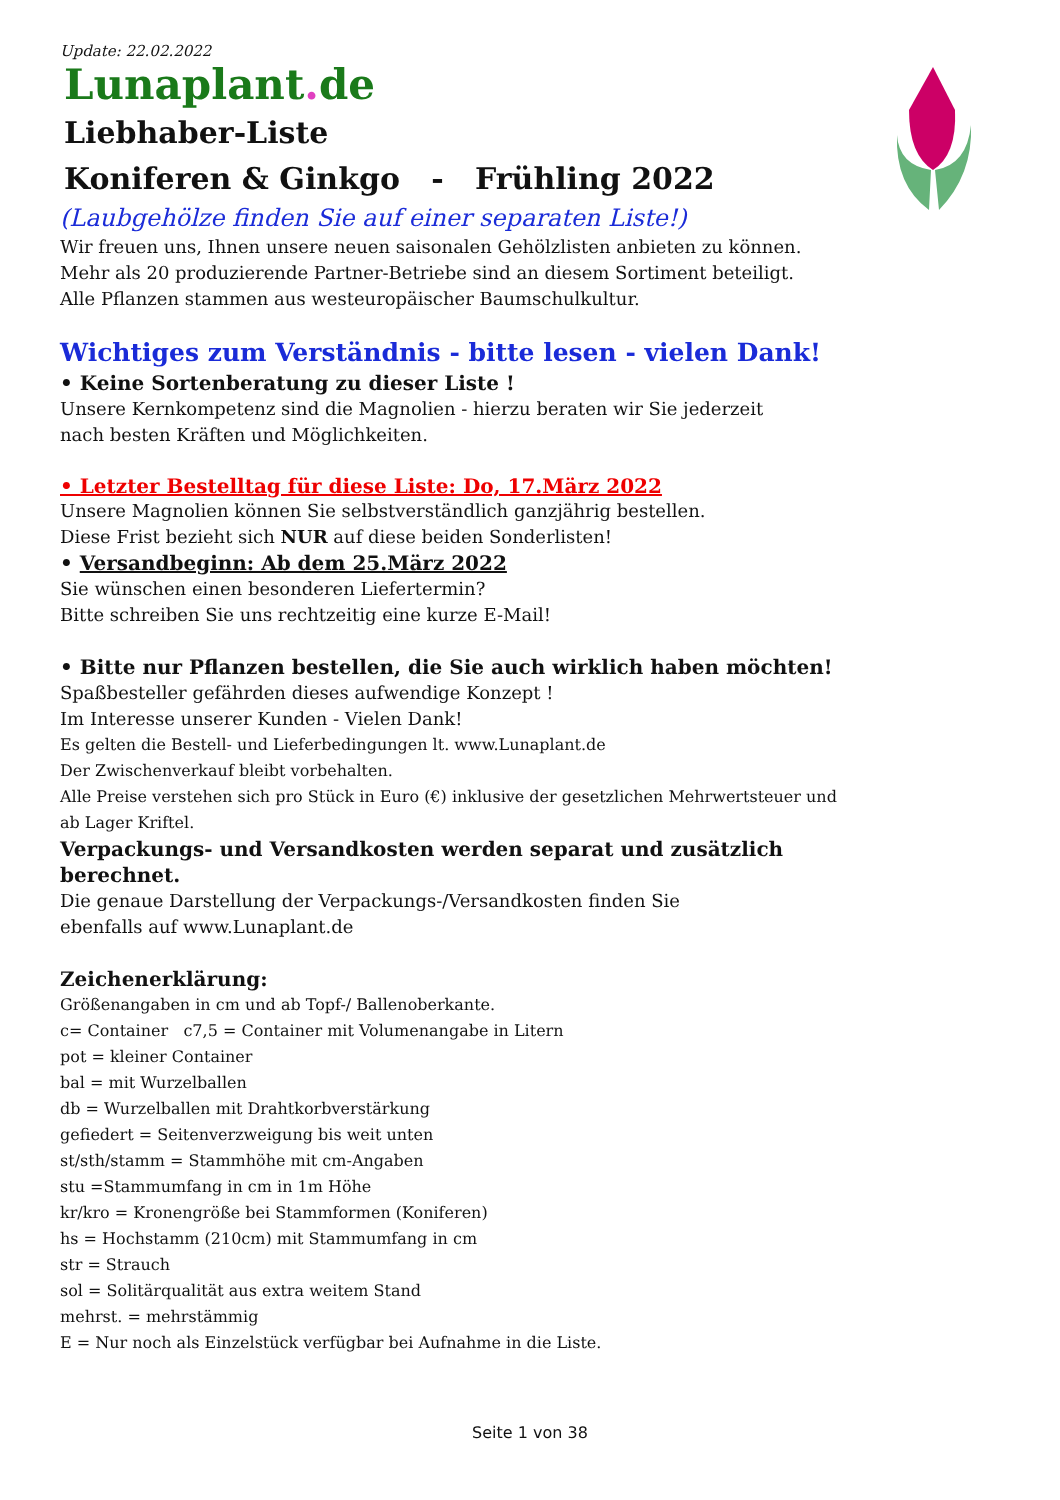Update: 22.02.2022
Lunaplant. de
Liebhaber-Liste
Koniferen & Ginkgo - Frühling 2022
(Laubgehölze finden Sie auf einer separaten Liste!)
Wir freuen uns, Ihnen unsere neuen saisonalen Gehölzlisten anbieten zu können.
Mehr als 20 produzierende Partner-Betriebe sind an diesem Sortiment beteiligt.
Alle Pflanzen stammen aus westeuropäischer Baumschulkultur.
Wichtiges zum Verständnis - bitte lesen - vielen Dank!
• Keine Sortenberatung zu dieser Liste !
Unsere Kernkompetenz sind die Magnolien - hierzu beraten wir Sie jederzeit
nach besten Kräften und Möglichkeiten.
• Letzter Bestelltag für diese Liste: Do, 17.März 2022
Unsere Magnolien können Sie selbstverständlich ganzjährig bestellen.
Diese Frist bezieht sich NUR auf diese beiden Sonderlisten!
• Versandbeginn: Ab dem 25.März 2022
Sie wünschen einen besonderen Liefertermin?
Bitte schreiben Sie uns rechtzeitig eine kurze E-Mail!
• Bitte nur Pflanzen bestellen, die Sie auch wirklich haben möchten!
Spaßbesteller gefährden dieses aufwendige Konzept !
Im Interesse unserer Kunden - Vielen Dank!
Es gelten die Bestell- und Lieferbedingungen lt. www.Lunaplant.de
Der Zwischenverkauf bleibt vorbehalten.
Alle Preise verstehen sich pro Stück in Euro (€) inklusive der gesetzlichen Mehrwertsteuer und
ab Lager Kriftel.
Verpackungs- und Versandkosten werden separat und zusätzlich berechnet.
Die genaue Darstellung der Verpackungs-/Versandkosten finden Sie
ebenfalls auf www.Lunaplant.de
Zeichenerklärung:
Größenangaben in cm und ab Topf-/ Ballenoberkante.
c= Container c7,5 = Container mit Volumenangabe in Litern
pot = kleiner Container
bal = mit Wurzelballen
db = Wurzelballen mit Drahtkorbverstärkung
gefiedert = Seitenverzweigung bis weit unten
st/sth/stamm = Stammhöhe mit cm-Angaben
stu =Stammumfang in cm in 1m Höhe
kr/kro = Kronengröße bei Stammformen (Koniferen)
hs = Hochstamm (210cm) mit Stammumfang in cm
str = Strauch
sol = Solitärqualität aus extra weitem Stand
mehrst. = mehrstämmig
E = Nur noch als Einzelstück verfügbar bei Aufnahme in die Liste.
Seite 1 von 38